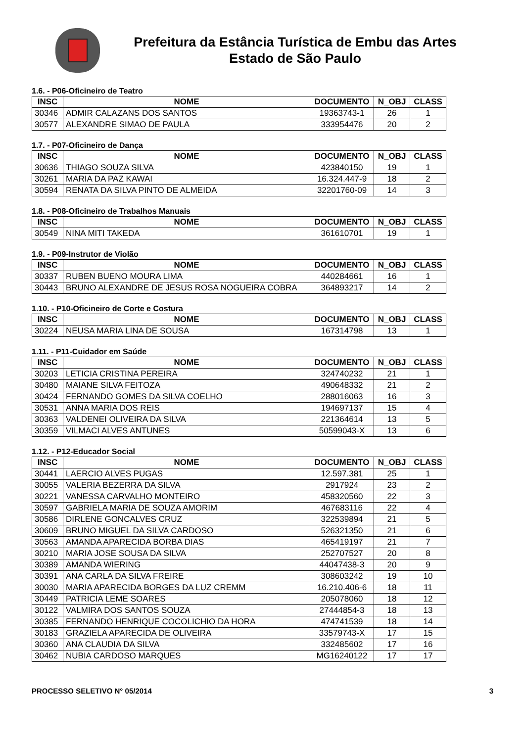Prefeitura da Estância Turística de Embu das Artes
Estado de São Paulo
1.6. - P06-Oficineiro de Teatro
| INSC | NOME | DOCUMENTO | N_OBJ | CLASS |
| --- | --- | --- | --- | --- |
| 30346 | ADMIR CALAZANS DOS SANTOS | 19363743-1 | 26 | 1 |
| 30577 | ALEXANDRE SIMAO DE PAULA | 333954476 | 20 | 2 |
1.7. - P07-Oficineiro de Dança
| INSC | NOME | DOCUMENTO | N_OBJ | CLASS |
| --- | --- | --- | --- | --- |
| 30636 | THIAGO SOUZA SILVA | 423840150 | 19 | 1 |
| 30261 | MARIA DA PAZ KAWAI | 16.324.447-9 | 18 | 2 |
| 30594 | RENATA DA SILVA PINTO DE ALMEIDA | 32201760-09 | 14 | 3 |
1.8. - P08-Oficineiro de Trabalhos Manuais
| INSC | NOME | DOCUMENTO | N_OBJ | CLASS |
| --- | --- | --- | --- | --- |
| 30549 | NINA MITI TAKEDA | 361610701 | 19 | 1 |
1.9. - P09-Instrutor de Violão
| INSC | NOME | DOCUMENTO | N_OBJ | CLASS |
| --- | --- | --- | --- | --- |
| 30337 | RUBEN BUENO MOURA LIMA | 440284661 | 16 | 1 |
| 30443 | BRUNO ALEXANDRE DE JESUS ROSA NOGUEIRA COBRA | 364893217 | 14 | 2 |
1.10. - P10-Oficineiro de Corte e Costura
| INSC | NOME | DOCUMENTO | N_OBJ | CLASS |
| --- | --- | --- | --- | --- |
| 30224 | NEUSA MARIA LINA DE SOUSA | 167314798 | 13 | 1 |
1.11. - P11-Cuidador em Saúde
| INSC | NOME | DOCUMENTO | N_OBJ | CLASS |
| --- | --- | --- | --- | --- |
| 30203 | LETICIA CRISTINA PEREIRA | 324740232 | 21 | 1 |
| 30480 | MAIANE SILVA FEITOZA | 490648332 | 21 | 2 |
| 30424 | FERNANDO GOMES DA SILVA COELHO | 288016063 | 16 | 3 |
| 30531 | ANNA MARIA DOS REIS | 194697137 | 15 | 4 |
| 30363 | VALDENEI OLIVEIRA DA SILVA | 221364614 | 13 | 5 |
| 30359 | VILMACI ALVES ANTUNES | 50599043-X | 13 | 6 |
1.12. - P12-Educador Social
| INSC | NOME | DOCUMENTO | N_OBJ | CLASS |
| --- | --- | --- | --- | --- |
| 30441 | LAERCIO ALVES PUGAS | 12.597.381 | 25 | 1 |
| 30055 | VALERIA BEZERRA DA SILVA | 2917924 | 23 | 2 |
| 30221 | VANESSA CARVALHO MONTEIRO | 458320560 | 22 | 3 |
| 30597 | GABRIELA MARIA DE SOUZA AMORIM | 467683116 | 22 | 4 |
| 30586 | DIRLENE GONCALVES CRUZ | 322539894 | 21 | 5 |
| 30609 | BRUNO MIGUEL DA SILVA CARDOSO | 526321350 | 21 | 6 |
| 30563 | AMANDA APARECIDA BORBA DIAS | 465419197 | 21 | 7 |
| 30210 | MARIA JOSE SOUSA DA SILVA | 252707527 | 20 | 8 |
| 30389 | AMANDA WIERING | 44047438-3 | 20 | 9 |
| 30391 | ANA CARLA DA SILVA FREIRE | 308603242 | 19 | 10 |
| 30030 | MARIA APARECIDA BORGES DA LUZ CREMM | 16.210.406-6 | 18 | 11 |
| 30449 | PATRICIA LEME SOARES | 205078060 | 18 | 12 |
| 30122 | VALMIRA DOS SANTOS SOUZA | 27444854-3 | 18 | 13 |
| 30385 | FERNANDO HENRIQUE COCOLICHIO DA HORA | 474741539 | 18 | 14 |
| 30183 | GRAZIELA APARECIDA DE OLIVEIRA | 33579743-X | 17 | 15 |
| 30360 | ANA CLAUDIA DA SILVA | 332485602 | 17 | 16 |
| 30462 | NUBIA CARDOSO MARQUES | MG16240122 | 17 | 17 |
PROCESSO SELETIVO N° 05/2014 3